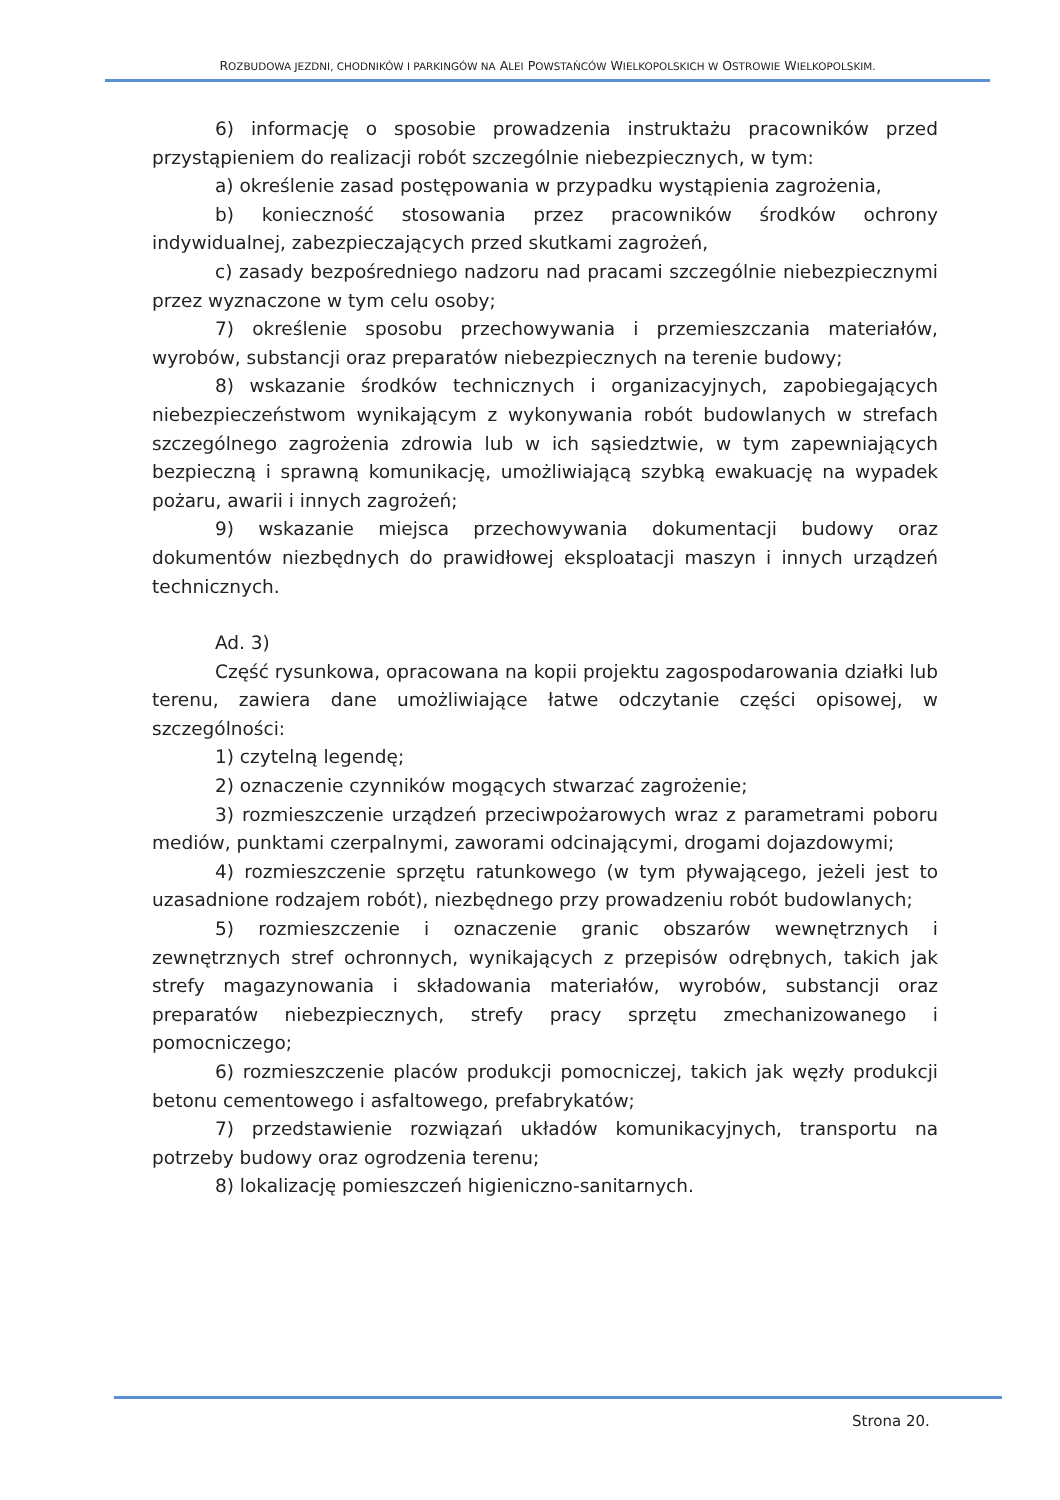ROZBUDOWA JEZDNI, CHODNIKÓW I PARKINGÓW NA ALEI POWSTAŃCÓW WIELKOPOLSKICH W OSTROWIE WIELKOPOLSKIM.
6) informację o sposobie prowadzenia instruktażu pracowników przed przystąpieniem do realizacji robót szczególnie niebezpiecznych, w tym:
a) określenie zasad postępowania w przypadku wystąpienia zagrożenia,
b) konieczność stosowania przez pracowników środków ochrony indywidualnej, zabezpieczających przed skutkami zagrożeń,
c) zasady bezpośredniego nadzoru nad pracami szczególnie niebezpiecznymi przez wyznaczone w tym celu osoby;
7) określenie sposobu przechowywania i przemieszczania materiałów, wyrobów, substancji oraz preparatów niebezpiecznych na terenie budowy;
8) wskazanie środków technicznych i organizacyjnych, zapobiegających niebezpieczeństwom wynikającym z wykonywania robót budowlanych w strefach szczególnego zagrożenia zdrowia lub w ich sąsiedztwie, w tym zapewniających bezpieczną i sprawną komunikację, umożliwiającą szybką ewakuację na wypadek pożaru, awarii i innych zagrożeń;
9) wskazanie miejsca przechowywania dokumentacji budowy oraz dokumentów niezbędnych do prawidłowej eksploatacji maszyn i innych urządzeń technicznych.
Ad. 3)
Część rysunkowa, opracowana na kopii projektu zagospodarowania działki lub terenu, zawiera dane umożliwiające łatwe odczytanie części opisowej, w szczególności:
1) czytelną legendę;
2) oznaczenie czynników mogących stwarzać zagrożenie;
3) rozmieszczenie urządzeń przeciwpożarowych wraz z parametrami poboru mediów, punktami czerpalnymi, zaworami odcinającymi, drogami dojazdowymi;
4) rozmieszczenie sprzętu ratunkowego (w tym pływającego, jeżeli jest to uzasadnione rodzajem robót), niezbędnego przy prowadzeniu robót budowlanych;
5) rozmieszczenie i oznaczenie granic obszarów wewnętrznych i zewnętrznych stref ochronnych, wynikających z przepisów odrębnych, takich jak strefy magazynowania i składowania materiałów, wyrobów, substancji oraz preparatów niebezpiecznych, strefy pracy sprzętu zmechanizowanego i pomocniczego;
6) rozmieszczenie placów produkcji pomocniczej, takich jak węzły produkcji betonu cementowego i asfaltowego, prefabrykatów;
7) przedstawienie rozwiązań układów komunikacyjnych, transportu na potrzeby budowy oraz ogrodzenia terenu;
8) lokalizację pomieszczeń higieniczno-sanitarnych.
Strona 20.